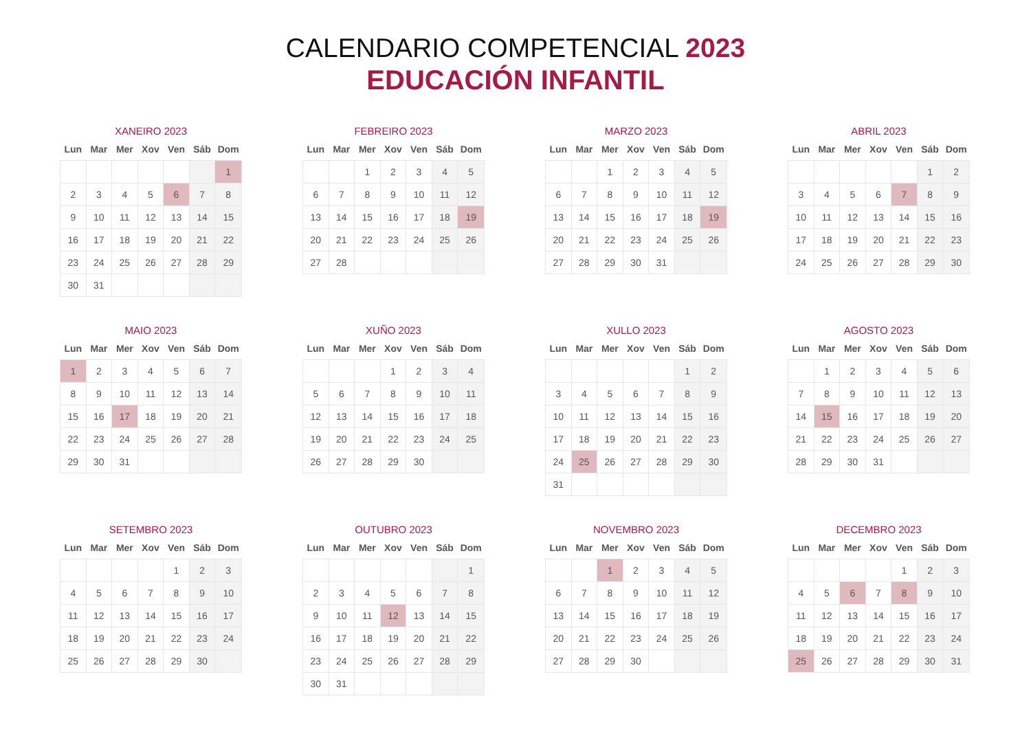CALENDARIO COMPETENCIAL 2023
EDUCACIÓN INFANTIL
XANEIRO 2023
| Lun | Mar | Mer | Xov | Ven | Sáb | Dom |
| --- | --- | --- | --- | --- | --- | --- |
| | | | | | | 1 |
| 2 | 3 | 4 | 5 | 6 | 7 | 8 |
| 9 | 10 | 11 | 12 | 13 | 14 | 15 |
| 16 | 17 | 18 | 19 | 20 | 21 | 22 |
| 23 | 24 | 25 | 26 | 27 | 28 | 29 |
| 30 | 31 | | | | | |
FEBREIRO 2023
| Lun | Mar | Mer | Xov | Ven | Sáb | Dom |
| --- | --- | --- | --- | --- | --- | --- |
| | | 1 | 2 | 3 | 4 | 5 |
| 6 | 7 | 8 | 9 | 10 | 11 | 12 |
| 13 | 14 | 15 | 16 | 17 | 18 | 19 |
| 20 | 21 | 22 | 23 | 24 | 25 | 26 |
| 27 | 28 | | | | | |
MARZO 2023
| Lun | Mar | Mer | Xov | Ven | Sáb | Dom |
| --- | --- | --- | --- | --- | --- | --- |
| | | 1 | 2 | 3 | 4 | 5 |
| 6 | 7 | 8 | 9 | 10 | 11 | 12 |
| 13 | 14 | 15 | 16 | 17 | 18 | 19 |
| 20 | 21 | 22 | 23 | 24 | 25 | 26 |
| 27 | 28 | 29 | 30 | 31 | | |
ABRIL 2023
| Lun | Mar | Mer | Xov | Ven | Sáb | Dom |
| --- | --- | --- | --- | --- | --- | --- |
| | | | | | 1 | 2 |
| 3 | 4 | 5 | 6 | 7 | 8 | 9 |
| 10 | 11 | 12 | 13 | 14 | 15 | 16 |
| 17 | 18 | 19 | 20 | 21 | 22 | 23 |
| 24 | 25 | 26 | 27 | 28 | 29 | 30 |
MAIO 2023
| Lun | Mar | Mer | Xov | Ven | Sáb | Dom |
| --- | --- | --- | --- | --- | --- | --- |
| 1 | 2 | 3 | 4 | 5 | 6 | 7 |
| 8 | 9 | 10 | 11 | 12 | 13 | 14 |
| 15 | 16 | 17 | 18 | 19 | 20 | 21 |
| 22 | 23 | 24 | 25 | 26 | 27 | 28 |
| 29 | 30 | 31 | | | | |
XUÑO 2023
| Lun | Mar | Mer | Xov | Ven | Sáb | Dom |
| --- | --- | --- | --- | --- | --- | --- |
| | | | 1 | 2 | 3 | 4 |
| 5 | 6 | 7 | 8 | 9 | 10 | 11 |
| 12 | 13 | 14 | 15 | 16 | 17 | 18 |
| 19 | 20 | 21 | 22 | 23 | 24 | 25 |
| 26 | 27 | 28 | 29 | 30 | | |
XULLO 2023
| Lun | Mar | Mer | Xov | Ven | Sáb | Dom |
| --- | --- | --- | --- | --- | --- | --- |
| | | | | | 1 | 2 |
| 3 | 4 | 5 | 6 | 7 | 8 | 9 |
| 10 | 11 | 12 | 13 | 14 | 15 | 16 |
| 17 | 18 | 19 | 20 | 21 | 22 | 23 |
| 24 | 25 | 26 | 27 | 28 | 29 | 30 |
| 31 | | | | | | |
AGOSTO 2023
| Lun | Mar | Mer | Xov | Ven | Sáb | Dom |
| --- | --- | --- | --- | --- | --- | --- |
| | 1 | 2 | 3 | 4 | 5 | 6 |
| 7 | 8 | 9 | 10 | 11 | 12 | 13 |
| 14 | 15 | 16 | 17 | 18 | 19 | 20 |
| 21 | 22 | 23 | 24 | 25 | 26 | 27 |
| 28 | 29 | 30 | 31 | | | |
SETEMBRO 2023
| Lun | Mar | Mer | Xov | Ven | Sáb | Dom |
| --- | --- | --- | --- | --- | --- | --- |
| | | | | 1 | 2 | 3 |
| 4 | 5 | 6 | 7 | 8 | 9 | 10 |
| 11 | 12 | 13 | 14 | 15 | 16 | 17 |
| 18 | 19 | 20 | 21 | 22 | 23 | 24 |
| 25 | 26 | 27 | 28 | 29 | 30 | |
OUTUBRO 2023
| Lun | Mar | Mer | Xov | Ven | Sáb | Dom |
| --- | --- | --- | --- | --- | --- | --- |
| | | | | | | 1 |
| 2 | 3 | 4 | 5 | 6 | 7 | 8 |
| 9 | 10 | 11 | 12 | 13 | 14 | 15 |
| 16 | 17 | 18 | 19 | 20 | 21 | 22 |
| 23 | 24 | 25 | 26 | 27 | 28 | 29 |
| 30 | 31 | | | | | |
NOVEMBRO 2023
| Lun | Mar | Mer | Xov | Ven | Sáb | Dom |
| --- | --- | --- | --- | --- | --- | --- |
| | | 1 | 2 | 3 | 4 | 5 |
| 6 | 7 | 8 | 9 | 10 | 11 | 12 |
| 13 | 14 | 15 | 16 | 17 | 18 | 19 |
| 20 | 21 | 22 | 23 | 24 | 25 | 26 |
| 27 | 28 | 29 | 30 | | | |
DECEMBRO 2023
| Lun | Mar | Mer | Xov | Ven | Sáb | Dom |
| --- | --- | --- | --- | --- | --- | --- |
| | | | | 1 | 2 | 3 |
| 4 | 5 | 6 | 7 | 8 | 9 | 10 |
| 11 | 12 | 13 | 14 | 15 | 16 | 17 |
| 18 | 19 | 20 | 21 | 22 | 23 | 24 |
| 25 | 26 | 27 | 28 | 29 | 30 | 31 |